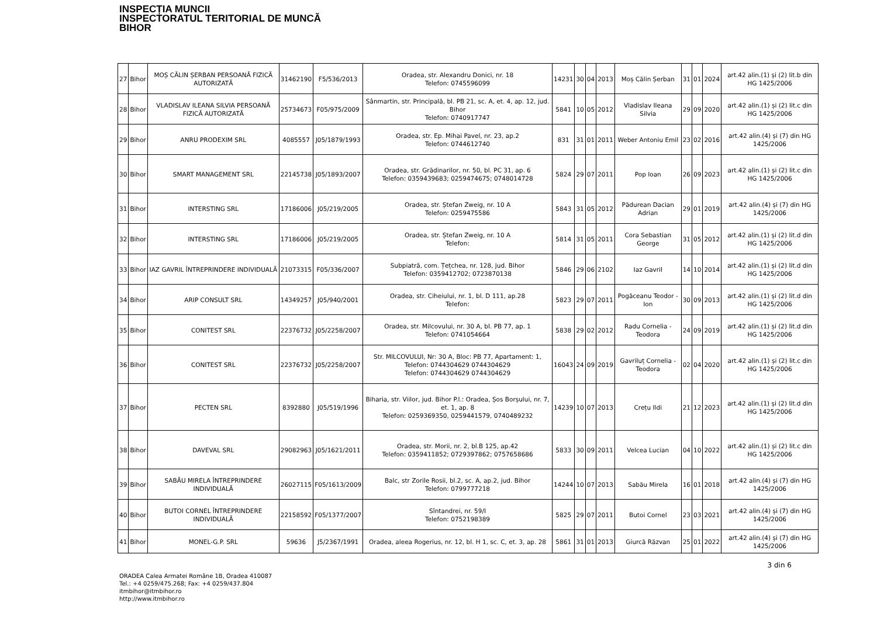INSPECȚIA MUNCII
INSPECTORATUL TERITORIAL DE MUNCĂ
BIHOR
| 27 | Bihor | MOȘ CĂLIN ȘERBAN PERSOANĂ FIZICĂ AUTORIZATĂ | 31462190 | F5/536/2013 | Oradea, str. Alexandru Donici, nr. 18 Telefon: 0745596099 | 14231 | 30 | 04 | 2013 | Moș Călin Șerban | 31 | 01 | 2024 | art.42 alin.(1) și (2) lit.b din HG 1425/2006 |
| 28 | Bihor | VLADISLAV ILEANA SILVIA PERSOANĂ FIZICĂ AUTORIZATĂ | 25734673 | F05/975/2009 | Sânmartin, str. Principală, bl. PB 21, sc. A, et. 4, ap. 12, jud. Bihor Telefon: 0740917747 | 5841 | 10 | 05 | 2012 | Vladislav Ileana Silvia | 29 | 09 | 2020 | art.42 alin.(1) și (2) lit.c din HG 1425/2006 |
| 29 | Bihor | ANRU PRODEXIM SRL | 4085557 | J05/1879/1993 | Oradea, str. Ep. Mihai Pavel, nr. 23, ap.2 Telefon: 0744612740 | 831 | 31 | 01 | 2011 | Weber Antoniu Emil | 23 | 02 | 2016 | art.42 alin.(4) și (7) din HG 1425/2006 |
| 30 | Bihor | SMART MANAGEMENT SRL | 22145738 | J05/1893/2007 | Oradea, str. Grădinarilor, nr. 50, bl. PC 31, ap. 6 Telefon: 0359439683; 0259474675; 0748014728 | 5824 | 29 | 07 | 2011 | Pop Ioan | 26 | 09 | 2023 | art.42 alin.(1) și (2) lit.c din HG 1425/2006 |
| 31 | Bihor | INTERSTING SRL | 17186006 | J05/219/2005 | Oradea, str. Ștefan Zweig, nr. 10 A Telefon: 0259475586 | 5843 | 31 | 05 | 2012 | Pădurean Dacian Adrian | 29 | 01 | 2019 | art.42 alin.(4) și (7) din HG 1425/2006 |
| 32 | Bihor | INTERSTING SRL | 17186006 | J05/219/2005 | Oradea, str. Ștefan Zweig, nr. 10 A Telefon: | 5814 | 31 | 05 | 2011 | Cora Sebastian George | 31 | 05 | 2012 | art.42 alin.(1) și (2) lit.d din HG 1425/2006 |
| 33 | Bihor | IAZ GAVRIL ÎNTREPRINDERE INDIVIDUALĂ | 21073315 | F05/336/2007 | Subpiatră, com. Țețchea, nr. 128, jud. Bihor Telefon: 0359412702; 0723870138 | 5846 | 29 | 06 | 2102 | Iaz Gavril | 14 | 10 | 2014 | art.42 alin.(1) și (2) lit.d din HG 1425/2006 |
| 34 | Bihor | ARIP CONSULT SRL | 14349257 | J05/940/2001 | Oradea, str. Ciheiului, nr. 1, bl. D 111, ap.28 Telefon: | 5823 | 29 | 07 | 2011 | Pogăceanu Teodor - Ion | 30 | 09 | 2013 | art.42 alin.(1) și (2) lit.d din HG 1425/2006 |
| 35 | Bihor | CONITEST SRL | 22376732 | J05/2258/2007 | Oradea, str. Milcovului, nr. 30 A, bl. PB 77, ap. 1 Telefon: 0741054664 | 5838 | 29 | 02 | 2012 | Radu Cornelia - Teodora | 24 | 09 | 2019 | art.42 alin.(1) și (2) lit.d din HG 1425/2006 |
| 36 | Bihor | CONITEST SRL | 22376732 | J05/2258/2007 | Str. MILCOVULUI, Nr: 30 A, Bloc: PB 77, Apartament: 1, Telefon: 0744304629 0744304629 Telefon: 0744304629 0744304629 | 16043 | 24 | 09 | 2019 | Gavriluț Cornelia - Teodora | 02 | 04 | 2020 | art.42 alin.(1) și (2) lit.c din HG 1425/2006 |
| 37 | Bihor | PECTEN SRL | 8392880 | J05/519/1996 | Biharia, str. Viilor, jud. Bihor P.l.: Oradea, Șos Borșului, nr. 7, et. 1, ap. 8 Telefon: 0259369350, 0259441579, 0740489232 | 14239 | 10 | 07 | 2013 | Crețu Ildi | 21 | 12 | 2023 | art.42 alin.(1) și (2) lit.d din HG 1425/2006 |
| 38 | Bihor | DAVEVAL SRL | 29082963 | J05/1621/2011 | Oradea, str. Morii, nr. 2, bl.B 125, ap.42 Telefon: 0359411852; 0729397862; 0757658686 | 5833 | 30 | 09 | 2011 | Velcea Lucian | 04 | 10 | 2022 | art.42 alin.(1) și (2) lit.c din HG 1425/2006 |
| 39 | Bihor | SABĂU MIRELA ÎNTREPRINDERE INDIVIDUALĂ | 26027115 | F05/1613/2009 | Balc, str Zorile Rosii, bl.2, sc. A, ap.2, jud. Bihor Telefon: 0799777218 | 14244 | 10 | 07 | 2013 | Sabău Mirela | 16 | 01 | 2018 | art.42 alin.(4) și (7) din HG 1425/2006 |
| 40 | Bihor | BUTOI CORNEL ÎNTREPRINDERE INDIVIDUALĂ | 22158592 | F05/1377/2007 | Sîntandrei, nr. 59/I Telefon: 0752198389 | 5825 | 29 | 07 | 2011 | Butoi Cornel | 23 | 03 | 2021 | art.42 alin.(4) și (7) din HG 1425/2006 |
| 41 | Bihor | MONEL-G.P. SRL | 59636 | J5/2367/1991 | Oradea, aleea Rogerius, nr. 12, bl. H 1, sc. C, et. 3, ap. 28 | 5861 | 31 | 01 | 2013 | Giurcă Răzvan | 25 | 01 | 2022 | art.42 alin.(4) și (7) din HG 1425/2006 |
ORADEA Calea Armatei Române 1B, Oradea 410087
Tel.: +4 0259/475.268; Fax: +4 0259/437.804
itmbihor@itmbihor.ro
http://www.itmbihor.ro
3 din 6